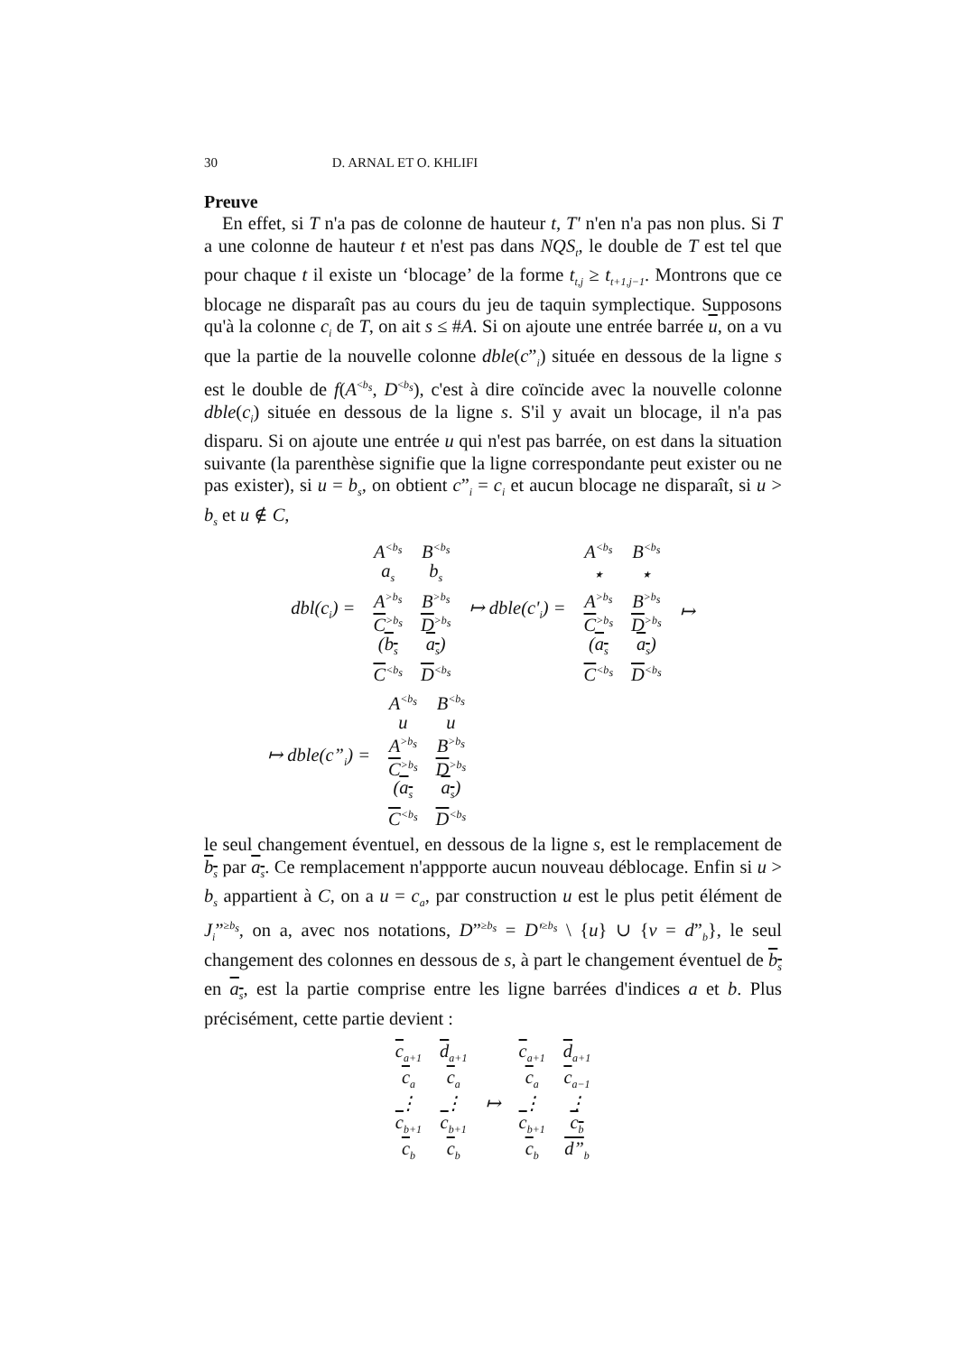30 D. ARNAL ET O. KHLIFI
Preuve
En effet, si T n'a pas de colonne de hauteur t, T' n'en n'a pas non plus. Si T a une colonne de hauteur t et n'est pas dans NQS<sub>t</sub>, le double de T est tel que pour chaque t il existe un ‘blocage’ de la forme t<sub>t,j</sub> ≥ t<sub>t+1,j−1</sub>. Montrons que ce blocage ne disparaît pas au cours du jeu de taquin symplectique. Supposons qu'à la colonne c<sub>i</sub> de T, on ait s ≤ #A. Si on ajoute une entrée barrée u, on a vu que la partie de la nouvelle colonne dble(c”<sub>i</sub>) située en dessous de la ligne s est le double de f(A<sup><b<sub>s</sub></sup>, D<sup><b<sub>s</sub></sup>), c'est à dire coïncide avec la nouvelle colonne dble(c<sub>i</sub>) située en dessous de la ligne s. S'il y avait un blocage, il n'a pas disparu. Si on ajoute une entrée u qui n'est pas barrée, on est dans la situation suivante (la parenthèse signifie que la ligne correspondante peut exister ou ne pas exister), si u = b<sub>s</sub>, on obtient c”<sub>i</sub> = c<sub>i</sub> et aucun blocage ne disparaît, si u > b<sub>s</sub> et u ∉ C,
| dbl ( c<sub>i</sub> ) = | A<sup><b<sub>s</sub></sup> | B<sup><b<sub>s</sub></sup> | ↦ dble ( c'<sub>i</sub> ) = | A<sup><b<sub>s</sub></sup> | B<sup><b<sub>s</sub></sup> | ↦ |
| | a<sub>s</sub> | b<sub>s</sub> | | ⋆ | ⋆ | |
| | A<sup>>b<sub>s</sub></sup> | B<sup>>b<sub>s</sub></sup> | | A<sup>>b<sub>s</sub></sup> | B<sup>>b<sub>s</sub></sup> | |
| | C<sup>>b<sub>s</sub></sup> | D<sup>>b<sub>s</sub></sup> | | C<sup>>b<sub>s</sub></sup> | D<sup>>b<sub>s</sub></sup> | |
| | ( b<sub>s</sub> | a<sub>s</sub> ) | | ( a<sub>s</sub> | a<sub>s</sub> ) | |
| | C<sup><b<sub>s</sub></sup> | D<sup><b<sub>s</sub></sup> | | C<sup><b<sub>s</sub></sup> | D<sup><b<sub>s</sub></sup> | |
| ↦ dble ( c ”<sub>i</sub>) = | A<sup><b<sub>s</sub></sup> | B<sup><b<sub>s</sub></sup> |
| | u | u |
| | A<sup>>b<sub>s</sub></sup> | B<sup>>b<sub>s</sub></sup> |
| | C<sup>>b<sub>s</sub></sup> | D<sup>>b<sub>s</sub></sup> |
| | ( a<sub>s</sub> | a<sub>s</sub> ) |
| | C<sup><b<sub>s</sub></sup> | D<sup><b<sub>s</sub></sup> |
le seul changement éventuel, en dessous de la ligne s, est le remplacement de b<sub>s</sub> par a<sub>s</sub>. Ce remplacement n'appporte aucun nouveau déblocage. Enfin si u > b<sub>s</sub> appartient à C, on a u = c<sub>a</sub>, par construction u est le plus petit élément de J<sub>i</sub>”<sup>≥b<sub>s</sub></sup>, on a, avec nos notations, D”<sup>≥b<sub>s</sub></sup> = D'<sup>≥b<sub>s</sub></sup> \ {u} ∪ {v = d”<sub>b</sub>}, le seul changement des colonnes en dessous de s, à part le changement éventuel de b<sub>s</sub> en a<sub>s</sub>, est la partie comprise entre les ligne barrées d'indices a et b. Plus précisément, cette partie devient :
| c<sub>a+1</sub> | d<sub>a+1</sub> | ↦ | c<sub>a+1</sub> | d<sub>a+1</sub> |
| c<sub>a</sub> | c<sub>a</sub> | | c<sub>a</sub> | c<sub>a−1</sub> |
| ⋮ | ⋮ | | ⋮ | ⋮ |
| c<sub>b+1</sub> | c<sub>b+1</sub> | | c<sub>b+1</sub> | c<sub>b</sub> |
| c<sub>b</sub> | c<sub>b</sub> | | c<sub>b</sub> | d”<sub>b</sub> |